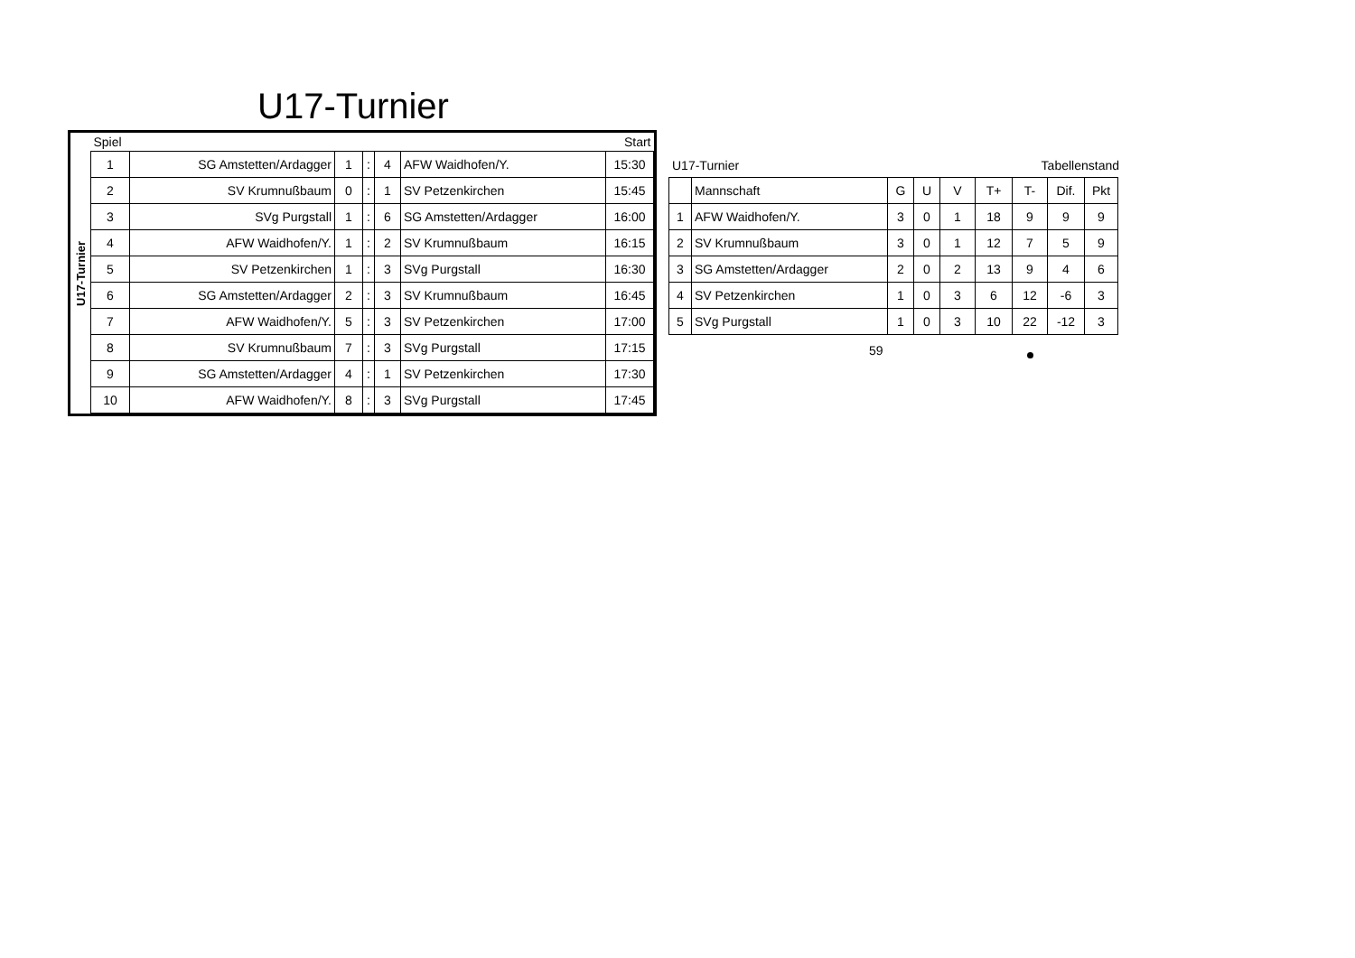U17-Turnier
U17-Turnier
| Spiel | | | | | | Start |
| 1 | SG Amstetten/Ardagger | 1 | : | 4 | AFW Waidhofen/Y. | 15:30 |
| 2 | SV Krumnußbaum | 0 | : | 1 | SV Petzenkirchen | 15:45 |
| 3 | SVg Purgstall | 1 | : | 6 | SG Amstetten/Ardagger | 16:00 |
| 4 | AFW Waidhofen/Y. | 1 | : | 2 | SV Krumnußbaum | 16:15 |
| 5 | SV Petzenkirchen | 1 | : | 3 | SVg Purgstall | 16:30 |
| 6 | SG Amstetten/Ardagger | 2 | : | 3 | SV Krumnußbaum | 16:45 |
| 7 | AFW Waidhofen/Y. | 5 | : | 3 | SV Petzenkirchen | 17:00 |
| 8 | SV Krumnußbaum | 7 | : | 3 | SVg Purgstall | 17:15 |
| 9 | SG Amstetten/Ardagger | 4 | : | 1 | SV Petzenkirchen | 17:30 |
| 10 | AFW Waidhofen/Y. | 8 | : | 3 | SVg Purgstall | 17:45 |
U17-Turnier Tabellenstand
| | Mannschaft | G | U | V | T+ | T- | Dif. | Pkt |
| 1 | AFW Waidhofen/Y. | 3 | 0 | 1 | 18 | 9 | 9 | 9 |
| 2 | SV Krumnußbaum | 3 | 0 | 1 | 12 | 7 | 5 | 9 |
| 3 | SG Amstetten/Ardagger | 2 | 0 | 2 | 13 | 9 | 4 | 6 |
| 4 | SV Petzenkirchen | 1 | 0 | 3 | 6 | 12 | -6 | 3 |
| 5 | SVg Purgstall | 1 | 0 | 3 | 10 | 22 | -12 | 3 |
59